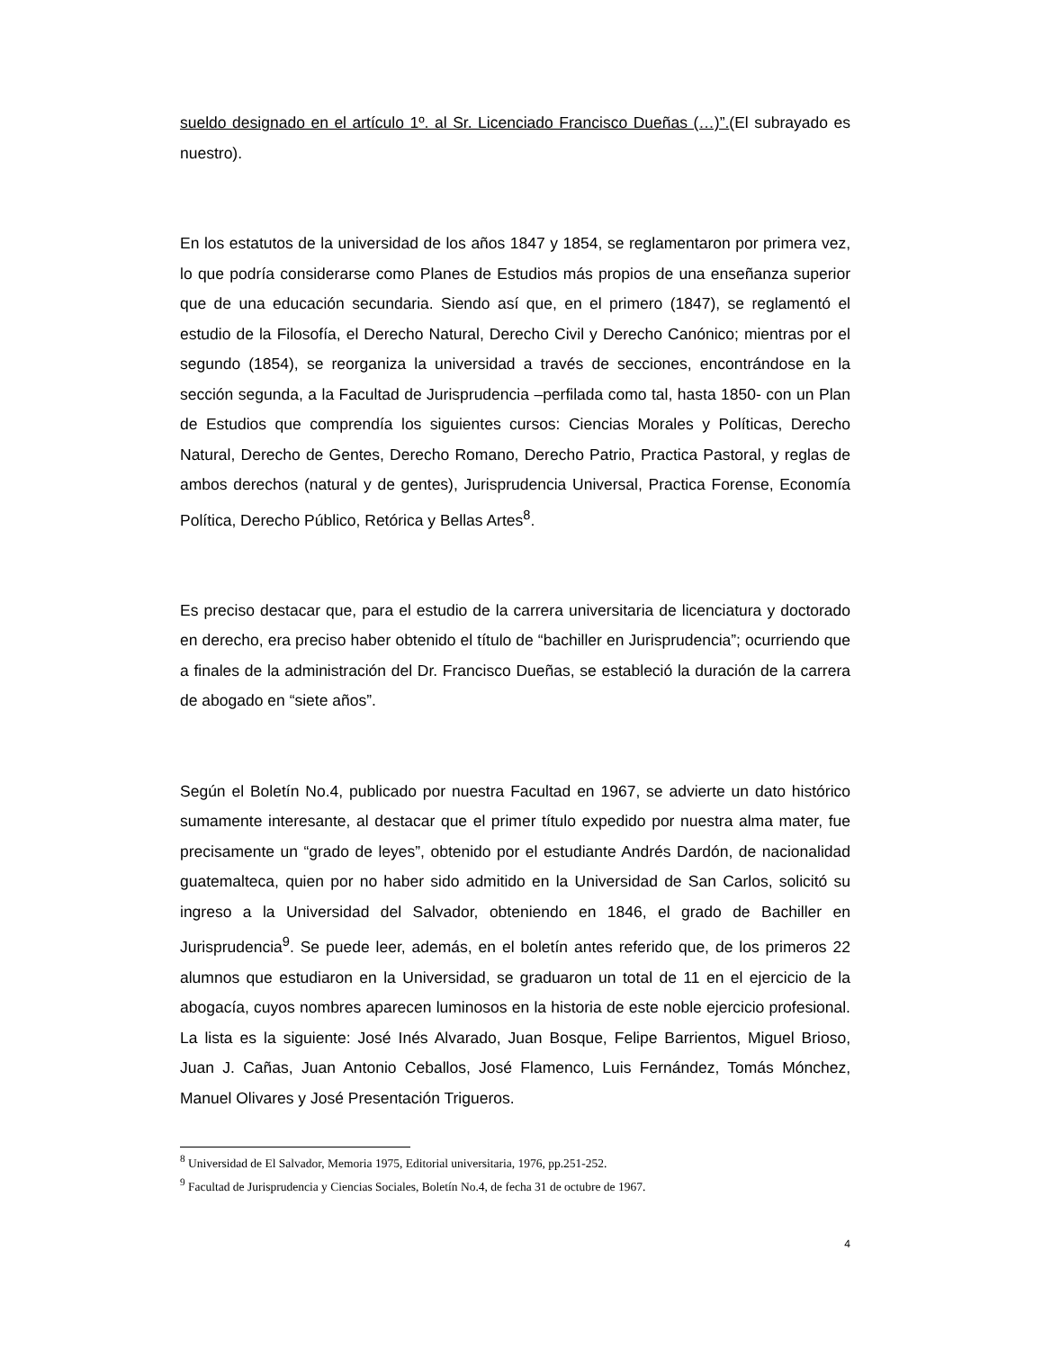sueldo designado en el artículo 1º. al Sr. Licenciado Francisco Dueñas (…)”.(El subrayado es nuestro).
En los estatutos de la universidad de los años 1847 y 1854, se reglamentaron por primera vez, lo que podría considerarse como Planes de Estudios más propios de una enseñanza superior que de una educación secundaria. Siendo así que, en el primero (1847), se reglamentó el estudio de la Filosofía, el Derecho Natural, Derecho Civil y Derecho Canónico; mientras por el segundo (1854), se reorganiza la universidad a través de secciones, encontrándose en la sección segunda, a la Facultad de Jurisprudencia –perfilada como tal, hasta 1850- con un Plan de Estudios que comprendía los siguientes cursos: Ciencias Morales y Políticas, Derecho Natural, Derecho de Gentes, Derecho Romano, Derecho Patrio, Practica Pastoral, y reglas de ambos derechos (natural y de gentes), Jurisprudencia Universal, Practica Forense, Economía Política, Derecho Público, Retórica y Bellas Artes<sup>8</sup>.
Es preciso destacar que, para el estudio de la carrera universitaria de licenciatura y doctorado en derecho, era preciso haber obtenido el título de “bachiller en Jurisprudencia”; ocurriendo que a finales de la administración del Dr. Francisco Dueñas, se estableció la duración de la carrera de abogado en “siete años”.
Según el Boletín No.4, publicado por nuestra Facultad en 1967, se advierte un dato histórico sumamente interesante, al destacar que el primer título expedido por nuestra alma mater, fue precisamente un “grado de leyes”, obtenido por el estudiante Andrés Dardón, de nacionalidad guatemalteca, quien por no haber sido admitido en la Universidad de San Carlos, solicitó su ingreso a la Universidad del Salvador, obteniendo en 1846, el grado de Bachiller en Jurisprudencia<sup>9</sup>. Se puede leer, además, en el boletín antes referido que, de los primeros 22 alumnos que estudiaron en la Universidad, se graduaron un total de 11 en el ejercicio de la abogacía, cuyos nombres aparecen luminosos en la historia de este noble ejercicio profesional. La lista es la siguiente: José Inés Alvarado, Juan Bosque, Felipe Barrientos, Miguel Brioso, Juan J. Cañas, Juan Antonio Ceballos, José Flamenco, Luis Fernández, Tomás Mónchez, Manuel Olivares y José Presentación Trigueros.
<sup>8</sup> Universidad de El Salvador, Memoria 1975, Editorial universitaria, 1976, pp.251-252.
<sup>9</sup> Facultad de Jurisprudencia y Ciencias Sociales, Boletín No.4, de fecha 31 de octubre de 1967.
4